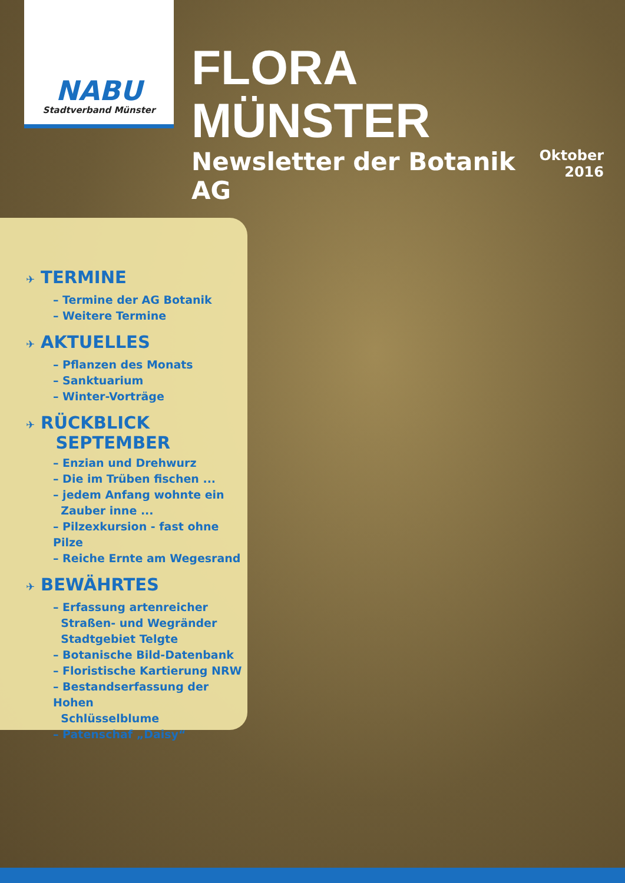NABU
Stadtverband Münster
FLORA MÜNSTER
Newsletter der Botanik AG
Oktober
2016
✈ TERMINE
– Termine der AG Botanik
– Weitere Termine
✈ AKTUELLES
– Pflanzen des Monats
– Sanktuarium
– Winter-Vorträge
✈ RÜCKBLICK
SEPTEMBER
– Enzian und Drehwurz
– Die im Trüben fischen ...
– jedem Anfang wohnte ein
Zauber inne ...
– Pilzexkursion - fast ohne Pilze
– Reiche Ernte am Wegesrand
✈ BEWÄHRTES
– Erfassung artenreicher
Straßen- und Wegränder
Stadtgebiet Telgte
– Botanische Bild-Datenbank
– Floristische Kartierung NRW
– Bestandserfassung der Hohen
Schlüsselblume
– Patenschaf „Daisy“